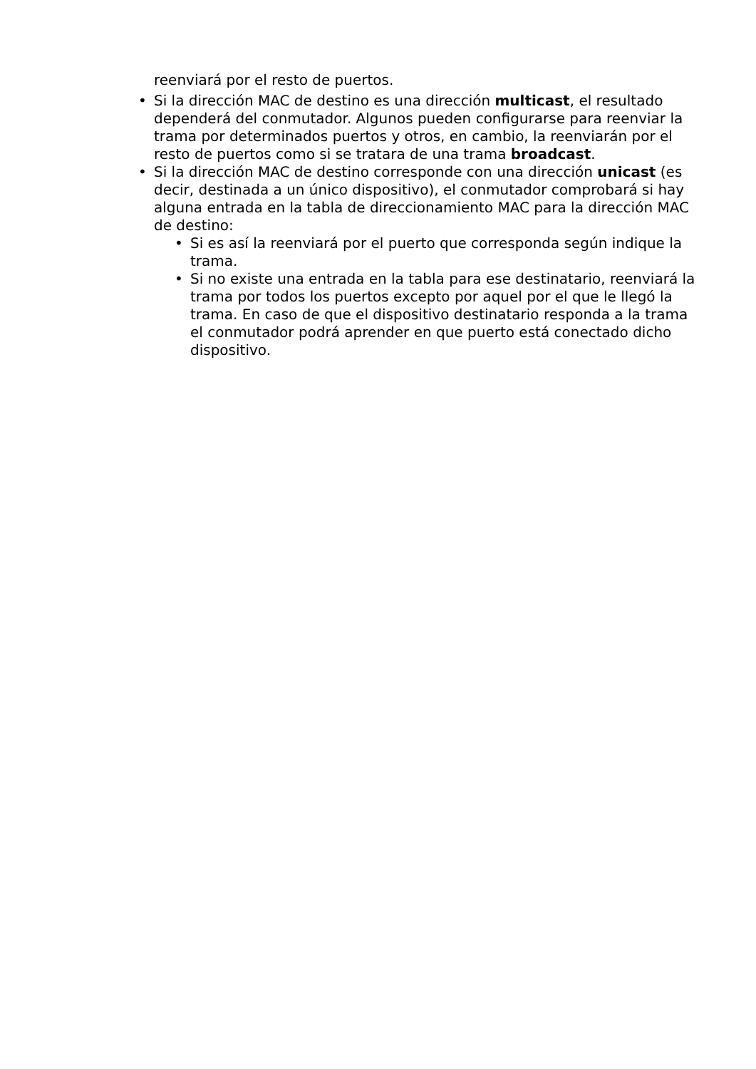reenviará por el resto de puertos.
• Si la dirección MAC de destino es una dirección multicast, el resultado dependerá del conmutador. Algunos pueden configurarse para reenviar la trama por determinados puertos y otros, en cambio, la reenviarán por el resto de puertos como si se tratara de una trama broadcast.
• Si la dirección MAC de destino corresponde con una dirección unicast (es decir, destinada a un único dispositivo), el conmutador comprobará si hay alguna entrada en la tabla de direccionamiento MAC para la dirección MAC de destino:
• Si es así la reenviará por el puerto que corresponda según indique la trama.
• Si no existe una entrada en la tabla para ese destinatario, reenviará la trama por todos los puertos excepto por aquel por el que le llegó la trama. En caso de que el dispositivo destinatario responda a la trama el conmutador podrá aprender en que puerto está conectado dicho dispositivo.